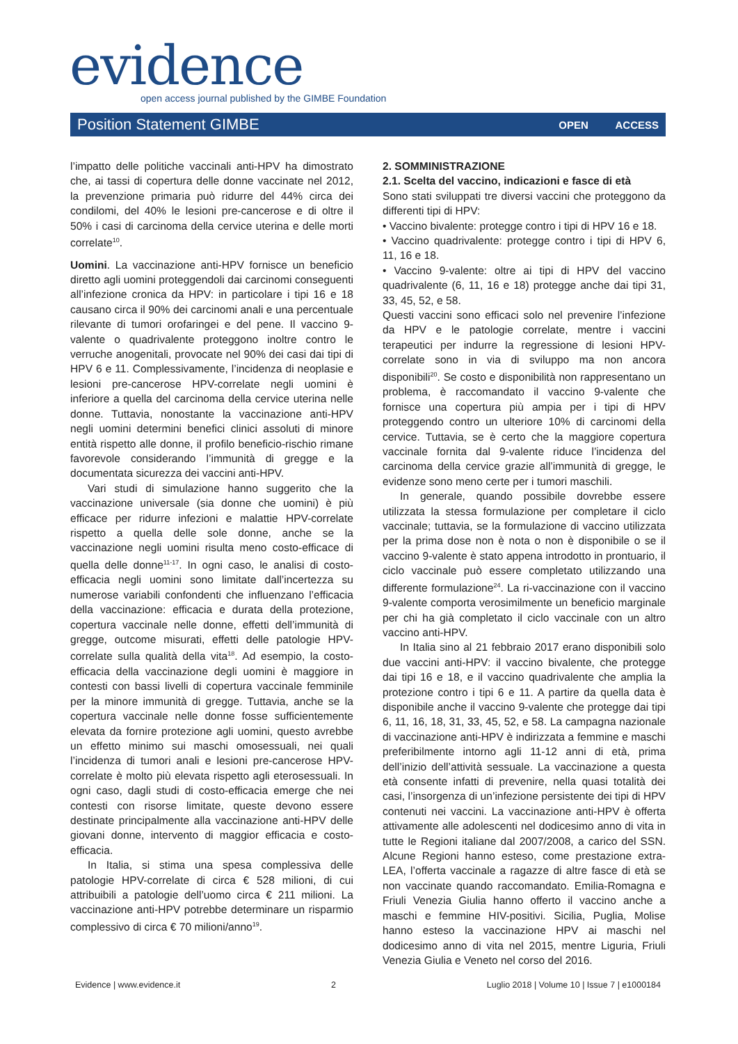evidence
open access journal published by the GIMBE Foundation
Position Statement GIMBE OPEN ACCESS
l’impatto delle politiche vaccinali anti-HPV ha dimostrato che, ai tassi di copertura delle donne vaccinate nel 2012, la prevenzione primaria può ridurre del 44% circa dei condilomi, del 40% le lesioni pre-cancerose e di oltre il 50% i casi di carcinoma della cervice uterina e delle morti correlate<sup>10</sup>.
Uomini. La vaccinazione anti-HPV fornisce un beneficio diretto agli uomini proteggendoli dai carcinomi conseguenti all’infezione cronica da HPV: in particolare i tipi 16 e 18 causano circa il 90% dei carcinomi anali e una percentuale rilevante di tumori orofaringei e del pene. Il vaccino 9-valente o quadrivalente proteggono inoltre contro le verruche anogenitali, provocate nel 90% dei casi dai tipi di HPV 6 e 11. Complessivamente, l’incidenza di neoplasie e lesioni pre-cancerose HPV-correlate negli uomini è inferiore a quella del carcinoma della cervice uterina nelle donne. Tuttavia, nonostante la vaccinazione anti-HPV negli uomini determini benefici clinici assoluti di minore entità rispetto alle donne, il profilo beneficio-rischio rimane favorevole considerando l’immunità di gregge e la documentata sicurezza dei vaccini anti-HPV.
Vari studi di simulazione hanno suggerito che la vaccinazione universale (sia donne che uomini) è più efficace per ridurre infezioni e malattie HPV-correlate rispetto a quella delle sole donne, anche se la vaccinazione negli uomini risulta meno costo-efficace di quella delle donne<sup>11-17</sup>. In ogni caso, le analisi di costo-efficacia negli uomini sono limitate dall’incertezza su numerose variabili confondenti che influenzano l’efficacia della vaccinazione: efficacia e durata della protezione, copertura vaccinale nelle donne, effetti dell’immunità di gregge, outcome misurati, effetti delle patologie HPV-correlate sulla qualità della vita<sup>18</sup>. Ad esempio, la costo-efficacia della vaccinazione degli uomini è maggiore in contesti con bassi livelli di copertura vaccinale femminile per la minore immunità di gregge. Tuttavia, anche se la copertura vaccinale nelle donne fosse sufficientemente elevata da fornire protezione agli uomini, questo avrebbe un effetto minimo sui maschi omosessuali, nei quali l’incidenza di tumori anali e lesioni pre-cancerose HPV-correlate è molto più elevata rispetto agli eterosessuali. In ogni caso, dagli studi di costo-efficacia emerge che nei contesti con risorse limitate, queste devono essere destinate principalmente alla vaccinazione anti-HPV delle giovani donne, intervento di maggior efficacia e costo-efficacia.
In Italia, si stima una spesa complessiva delle patologie HPV-correlate di circa € 528 milioni, di cui attribuibili a patologie dell’uomo circa € 211 milioni. La vaccinazione anti-HPV potrebbe determinare un risparmio complessivo di circa € 70 milioni/anno<sup>19</sup>.
2. SOMMINISTRAZIONE
2.1. Scelta del vaccino, indicazioni e fasce di età
Sono stati sviluppati tre diversi vaccini che proteggono da differenti tipi di HPV:
• Vaccino bivalente: protegge contro i tipi di HPV 16 e 18.
• Vaccino quadrivalente: protegge contro i tipi di HPV 6, 11, 16 e 18.
• Vaccino 9-valente: oltre ai tipi di HPV del vaccino quadrivalente (6, 11, 16 e 18) protegge anche dai tipi 31, 33, 45, 52, e 58.
Questi vaccini sono efficaci solo nel prevenire l’infezione da HPV e le patologie correlate, mentre i vaccini terapeutici per indurre la regressione di lesioni HPV-correlate sono in via di sviluppo ma non ancora disponibili<sup>20</sup>. Se costo e disponibilità non rappresentano un problema, è raccomandato il vaccino 9-valente che fornisce una copertura più ampia per i tipi di HPV proteggendo contro un ulteriore 10% di carcinomi della cervice. Tuttavia, se è certo che la maggiore copertura vaccinale fornita dal 9-valente riduce l’incidenza del carcinoma della cervice grazie all’immunità di gregge, le evidenze sono meno certe per i tumori maschili.
In generale, quando possibile dovrebbe essere utilizzata la stessa formulazione per completare il ciclo vaccinale; tuttavia, se la formulazione di vaccino utilizzata per la prima dose non è nota o non è disponibile o se il vaccino 9-valente è stato appena introdotto in prontuario, il ciclo vaccinale può essere completato utilizzando una differente formulazione<sup>24</sup>. La ri-vaccinazione con il vaccino 9-valente comporta verosimilmente un beneficio marginale per chi ha già completato il ciclo vaccinale con un altro vaccino anti-HPV.
In Italia sino al 21 febbraio 2017 erano disponibili solo due vaccini anti-HPV: il vaccino bivalente, che protegge dai tipi 16 e 18, e il vaccino quadrivalente che amplia la protezione contro i tipi 6 e 11. A partire da quella data è disponibile anche il vaccino 9-valente che protegge dai tipi 6, 11, 16, 18, 31, 33, 45, 52, e 58. La campagna nazionale di vaccinazione anti-HPV è indirizzata a femmine e maschi preferibilmente intorno agli 11-12 anni di età, prima dell’inizio dell’attività sessuale. La vaccinazione a questa età consente infatti di prevenire, nella quasi totalità dei casi, l’insorgenza di un’infezione persistente dei tipi di HPV contenuti nei vaccini. La vaccinazione anti-HPV è offerta attivamente alle adolescenti nel dodicesimo anno di vita in tutte le Regioni italiane dal 2007/2008, a carico del SSN. Alcune Regioni hanno esteso, come prestazione extra-LEA, l’offerta vaccinale a ragazze di altre fasce di età se non vaccinate quando raccomandato. Emilia-Romagna e Friuli Venezia Giulia hanno offerto il vaccino anche a maschi e femmine HIV-positivi. Sicilia, Puglia, Molise hanno esteso la vaccinazione HPV ai maschi nel dodicesimo anno di vita nel 2015, mentre Liguria, Friuli Venezia Giulia e Veneto nel corso del 2016.
Evidence | www.evidence.it 2 Luglio 2018 | Volume 10 | Issue 7 | e1000184